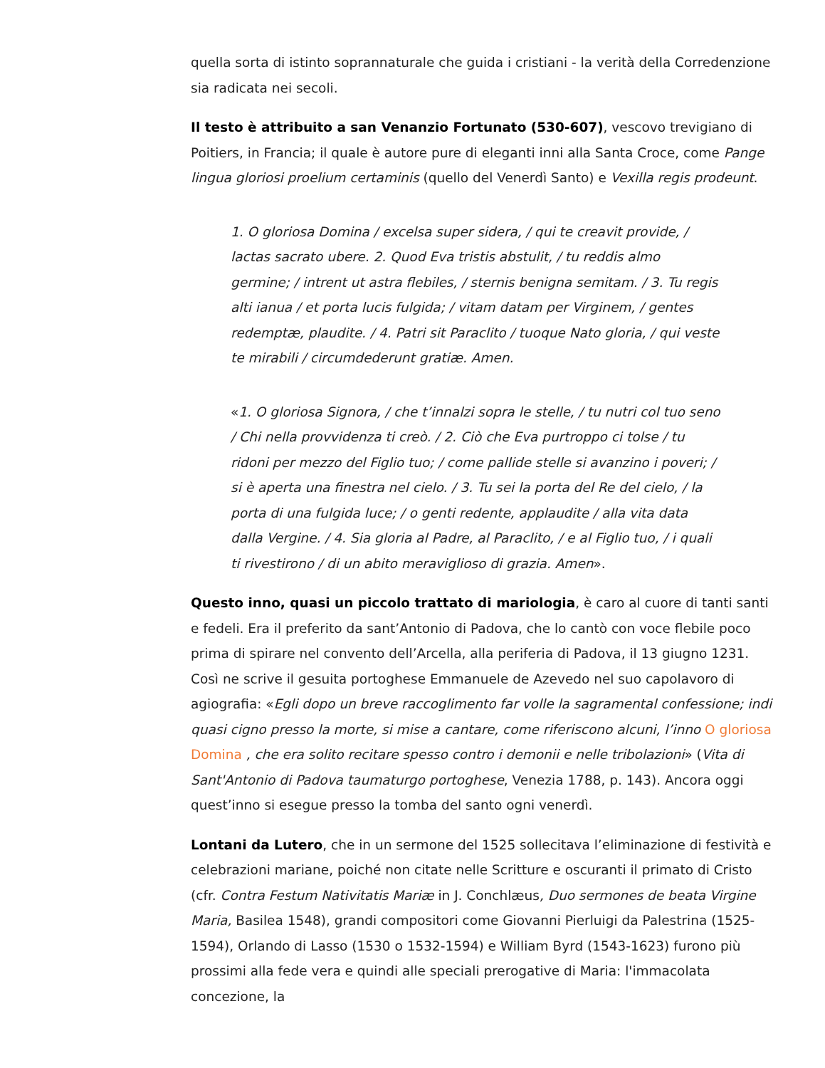quella sorta di istinto soprannaturale che guida i cristiani - la verità della Corredenzione sia radicata nei secoli.
Il testo è attribuito a san Venanzio Fortunato (530-607), vescovo trevigiano di Poitiers, in Francia; il quale è autore pure di eleganti inni alla Santa Croce, come Pange lingua gloriosi proelium certaminis (quello del Venerdì Santo) e Vexilla regis prodeunt.
1. O gloriosa Domina / excelsa super sidera, / qui te creavit provide, / lactas sacrato ubere. 2. Quod Eva tristis abstulit, / tu reddis almo germine; / intrent ut astra flebiles, / sternis benigna semitam. / 3. Tu regis alti ianua / et porta lucis fulgida; / vitam datam per Virginem, / gentes redemptæ, plaudite. / 4. Patri sit Paraclito / tuoque Nato gloria, / qui veste te mirabili / circumdederunt gratiæ. Amen.
«1. O gloriosa Signora, / che t’innalzi sopra le stelle, / tu nutri col tuo seno / Chi nella provvidenza ti creò. / 2. Ciò che Eva purtroppo ci tolse / tu ridoni per mezzo del Figlio tuo; / come pallide stelle si avanzino i poveri; / si è aperta una finestra nel cielo. / 3. Tu sei la porta del Re del cielo, / la porta di una fulgida luce; / o genti redente, applaudite / alla vita data dalla Vergine. / 4. Sia gloria al Padre, al Paraclito, / e al Figlio tuo, / i quali ti rivestirono / di un abito meraviglioso di grazia. Amen».
Questo inno, quasi un piccolo trattato di mariologia, è caro al cuore di tanti santi e fedeli. Era il preferito da sant’Antonio di Padova, che lo cantò con voce flebile poco prima di spirare nel convento dell’Arcella, alla periferia di Padova, il 13 giugno 1231. Così ne scrive il gesuita portoghese Emmanuele de Azevedo nel suo capolavoro di agiografia: «Egli dopo un breve raccoglimento far volle la sagramental confessione; indi quasi cigno presso la morte, si mise a cantare, come riferiscono alcuni, l’inno O gloriosa Domina , che era solito recitare spesso contro i demonii e nelle tribolazioni» (Vita di Sant'Antonio di Padova taumaturgo portoghese, Venezia 1788, p. 143). Ancora oggi quest’inno si esegue presso la tomba del santo ogni venerdì.
Lontani da Lutero, che in un sermone del 1525 sollecitava l’eliminazione di festività e celebrazioni mariane, poiché non citate nelle Scritture e oscuranti il primato di Cristo (cfr. Contra Festum Nativitatis Mariæ in J. Conchlæus, Duo sermones de beata Virgine Maria, Basilea 1548), grandi compositori come Giovanni Pierluigi da Palestrina (1525-1594), Orlando di Lasso (1530 o 1532-1594) e William Byrd (1543-1623) furono più prossimi alla fede vera e quindi alle speciali prerogative di Maria: l'immacolata concezione, la